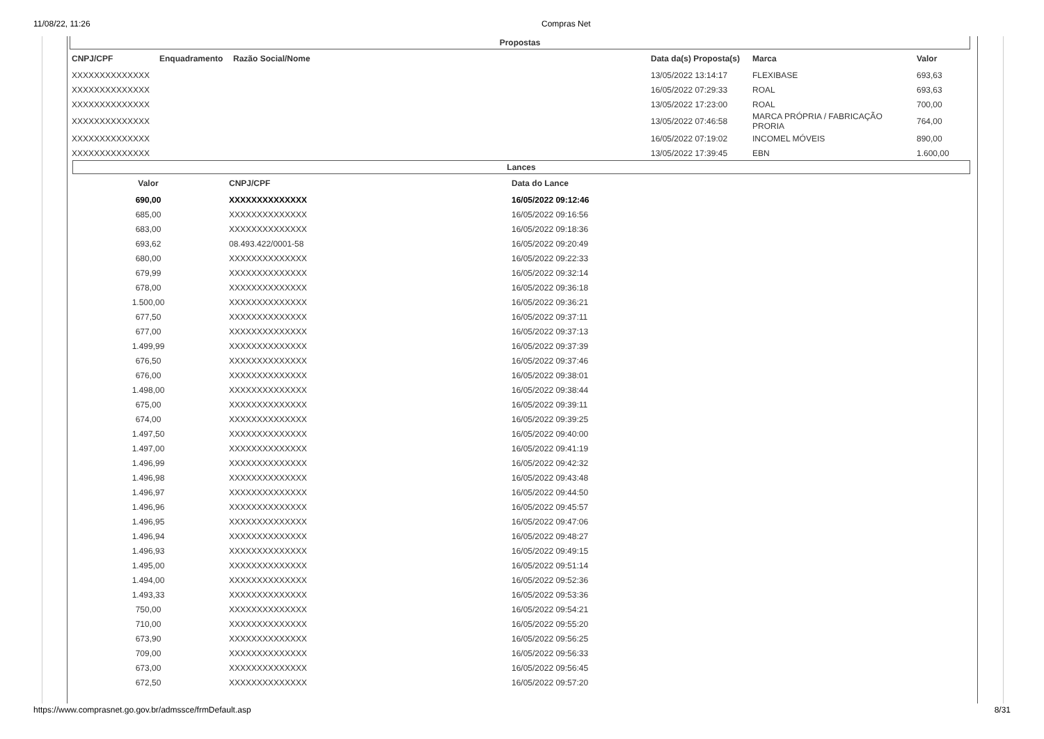11/08/22, 11:26 Compras Net
Propostas
| CNPJ/CPF | Enquadramento | Razão Social/Nome | Data da(s) Proposta(s) | Marca | Valor |
| --- | --- | --- | --- | --- | --- |
| XXXXXXXXXXXXXX | | | 13/05/2022 13:14:17 | FLEXIBASE | 693,63 |
| XXXXXXXXXXXXXX | | | 16/05/2022 07:29:33 | ROAL | 693,63 |
| XXXXXXXXXXXXXX | | | 13/05/2022 17:23:00 | ROAL | 700,00 |
| XXXXXXXXXXXXXX | | | 13/05/2022 07:46:58 | MARCA PRÓPRIA / FABRICAÇÃO PRORIA | 764,00 |
| XXXXXXXXXXXXXX | | | 16/05/2022 07:19:02 | INCOMEL MÓVEIS | 890,00 |
| XXXXXXXXXXXXXX | | | 13/05/2022 17:39:45 | EBN | 1.600,00 |
Lances
| Valor | CNPJ/CPF | Data do Lance |
| --- | --- | --- |
| 690,00 | XXXXXXXXXXXXXX | 16/05/2022 09:12:46 |
| 685,00 | XXXXXXXXXXXXXX | 16/05/2022 09:16:56 |
| 683,00 | XXXXXXXXXXXXXX | 16/05/2022 09:18:36 |
| 693,62 | 08.493.422/0001-58 | 16/05/2022 09:20:49 |
| 680,00 | XXXXXXXXXXXXXX | 16/05/2022 09:22:33 |
| 679,99 | XXXXXXXXXXXXXX | 16/05/2022 09:32:14 |
| 678,00 | XXXXXXXXXXXXXX | 16/05/2022 09:36:18 |
| 1.500,00 | XXXXXXXXXXXXXX | 16/05/2022 09:36:21 |
| 677,50 | XXXXXXXXXXXXXX | 16/05/2022 09:37:11 |
| 677,00 | XXXXXXXXXXXXXX | 16/05/2022 09:37:13 |
| 1.499,99 | XXXXXXXXXXXXXX | 16/05/2022 09:37:39 |
| 676,50 | XXXXXXXXXXXXXX | 16/05/2022 09:37:46 |
| 676,00 | XXXXXXXXXXXXXX | 16/05/2022 09:38:01 |
| 1.498,00 | XXXXXXXXXXXXXX | 16/05/2022 09:38:44 |
| 675,00 | XXXXXXXXXXXXXX | 16/05/2022 09:39:11 |
| 674,00 | XXXXXXXXXXXXXX | 16/05/2022 09:39:25 |
| 1.497,50 | XXXXXXXXXXXXXX | 16/05/2022 09:40:00 |
| 1.497,00 | XXXXXXXXXXXXXX | 16/05/2022 09:41:19 |
| 1.496,99 | XXXXXXXXXXXXXX | 16/05/2022 09:42:32 |
| 1.496,98 | XXXXXXXXXXXXXX | 16/05/2022 09:43:48 |
| 1.496,97 | XXXXXXXXXXXXXX | 16/05/2022 09:44:50 |
| 1.496,96 | XXXXXXXXXXXXXX | 16/05/2022 09:45:57 |
| 1.496,95 | XXXXXXXXXXXXXX | 16/05/2022 09:47:06 |
| 1.496,94 | XXXXXXXXXXXXXX | 16/05/2022 09:48:27 |
| 1.496,93 | XXXXXXXXXXXXXX | 16/05/2022 09:49:15 |
| 1.495,00 | XXXXXXXXXXXXXX | 16/05/2022 09:51:14 |
| 1.494,00 | XXXXXXXXXXXXXX | 16/05/2022 09:52:36 |
| 1.493,33 | XXXXXXXXXXXXXX | 16/05/2022 09:53:36 |
| 750,00 | XXXXXXXXXXXXXX | 16/05/2022 09:54:21 |
| 710,00 | XXXXXXXXXXXXXX | 16/05/2022 09:55:20 |
| 673,90 | XXXXXXXXXXXXXX | 16/05/2022 09:56:25 |
| 709,00 | XXXXXXXXXXXXXX | 16/05/2022 09:56:33 |
| 673,00 | XXXXXXXXXXXXXX | 16/05/2022 09:56:45 |
| 672,50 | XXXXXXXXXXXXXX | 16/05/2022 09:57:20 |
https://www.comprasnet.go.gov.br/admssce/frmDefault.asp 8/31